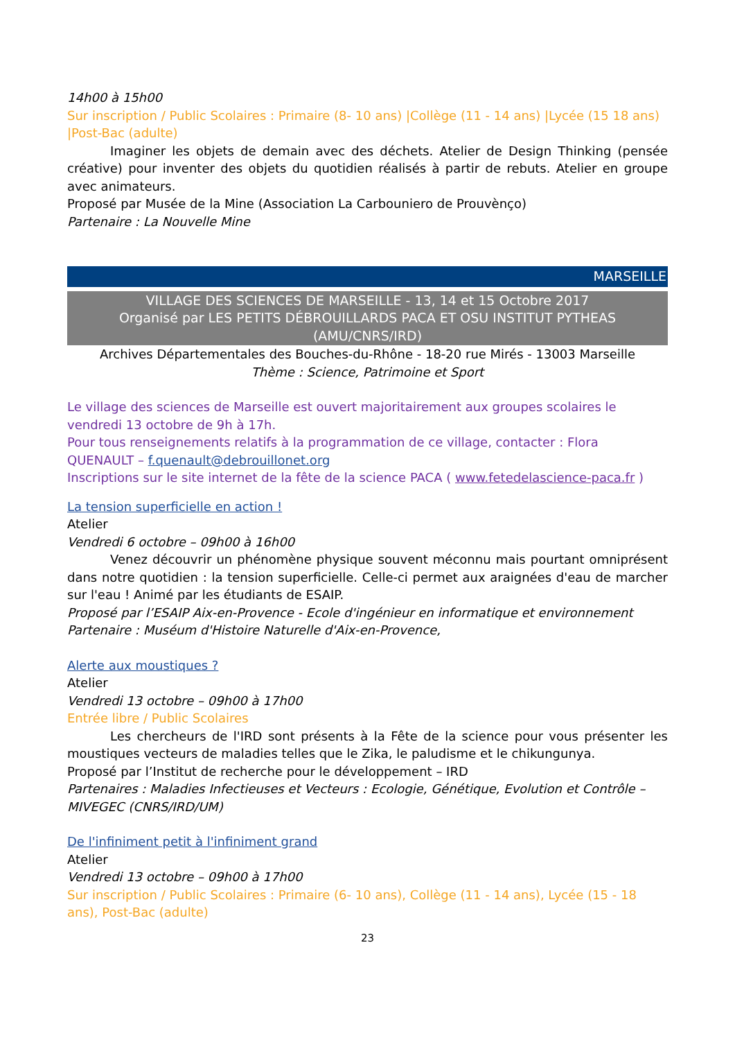14h00 à 15h00
Sur inscription / Public Scolaires : Primaire (8- 10 ans) |Collège (11 - 14 ans) |Lycée (15 18 ans) |Post-Bac (adulte)
Imaginer les objets de demain avec des déchets. Atelier de Design Thinking (pensée créative) pour inventer des objets du quotidien réalisés à partir de rebuts. Atelier en groupe avec animateurs.
Proposé par Musée de la Mine (Association La Carbouniero de Prouvènço)
Partenaire : La Nouvelle Mine
MARSEILLE
VILLAGE DES SCIENCES DE MARSEILLE - 13, 14 et 15 Octobre 2017
Organisé par LES PETITS DÉBROUILLARDS PACA ET OSU INSTITUT PYTHEAS (AMU/CNRS/IRD)
Archives Départementales des Bouches-du-Rhône - 18-20 rue Mirés - 13003 Marseille
Thème : Science, Patrimoine et Sport
Le village des sciences de Marseille est ouvert majoritairement aux groupes scolaires le vendredi 13 octobre de 9h à 17h.
Pour tous renseignements relatifs à la programmation de ce village, contacter : Flora QUENAULT – f.quenault@debrouillonet.org
Inscriptions sur le site internet de la fête de la science PACA ( www.fetedelascience-paca.fr )
La tension superficielle en action !
Atelier
Vendredi 6 octobre – 09h00 à 16h00
Venez découvrir un phénomène physique souvent méconnu mais pourtant omniprésent dans notre quotidien : la tension superficielle. Celle-ci permet aux araignées d'eau de marcher sur l'eau ! Animé par les étudiants de ESAIP.
Proposé par l’ESAIP Aix-en-Provence - Ecole d'ingénieur en informatique et environnement
Partenaire : Muséum d'Histoire Naturelle d'Aix-en-Provence,
Alerte aux moustiques ?
Atelier
Vendredi 13 octobre – 09h00 à 17h00
Entrée libre / Public Scolaires
Les chercheurs de l'IRD sont présents à la Fête de la science pour vous présenter les moustiques vecteurs de maladies telles que le Zika, le paludisme et le chikungunya.
Proposé par l’Institut de recherche pour le développement – IRD
Partenaires : Maladies Infectieuses et Vecteurs : Ecologie, Génétique, Evolution et Contrôle – MIVEGEC (CNRS/IRD/UM)
De l'infiniment petit à l'infiniment grand
Atelier
Vendredi 13 octobre – 09h00 à 17h00
Sur inscription / Public Scolaires : Primaire (6- 10 ans), Collège (11 - 14 ans), Lycée (15 - 18 ans), Post-Bac (adulte)
23